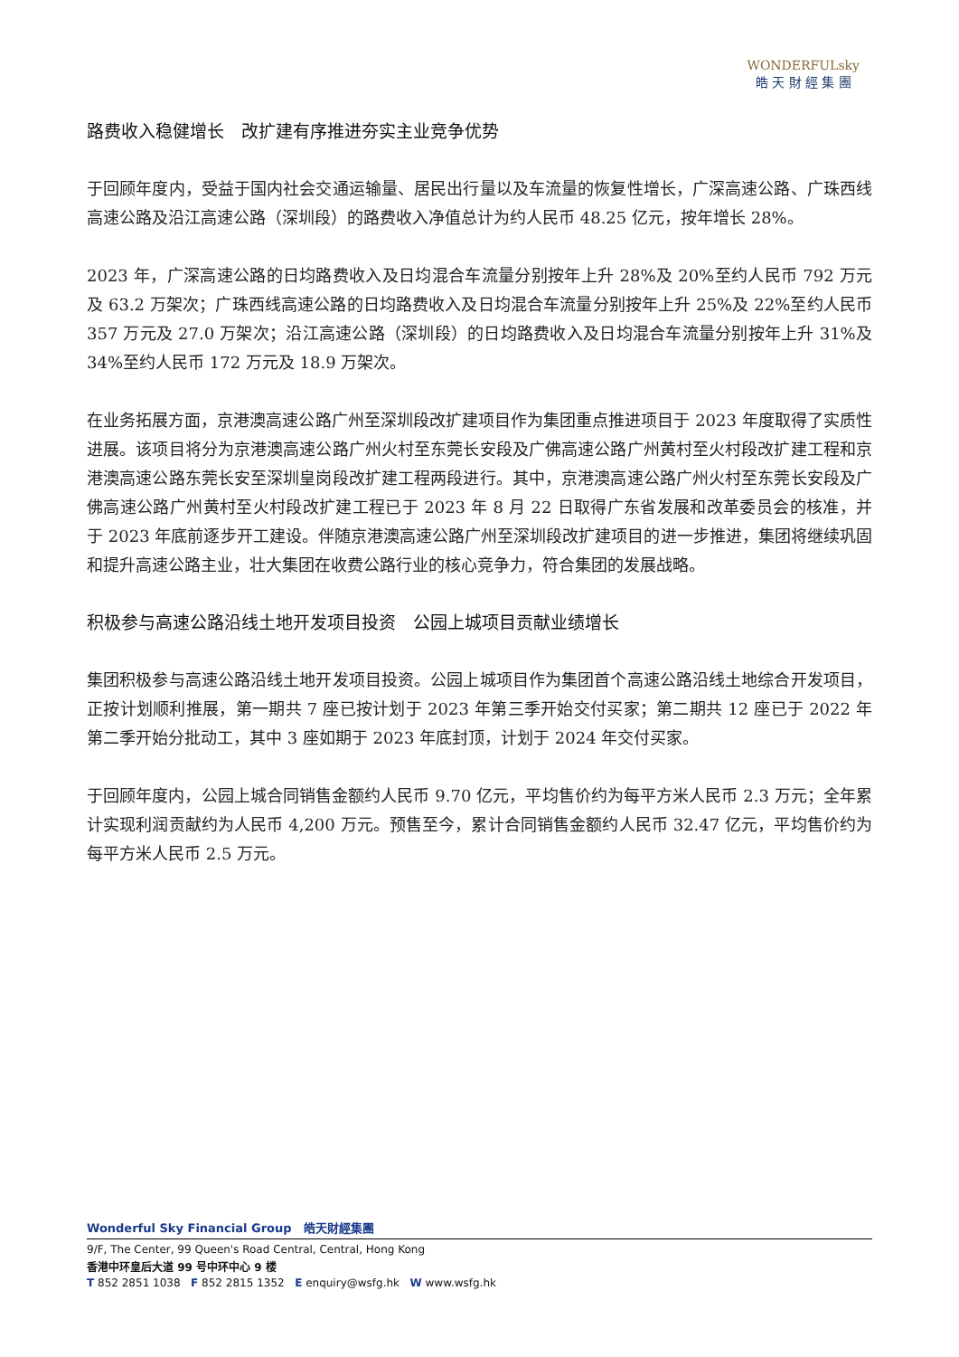WONDERFULsky
皓 天 財 經 集 團
路费收入稳健增长　改扩建有序推进夯实主业竞争优势
于回顾年度内，受益于国内社会交通运输量、居民出行量以及车流量的恢复性增长，广深高速公路、广珠西线高速公路及沿江高速公路（深圳段）的路费收入净值总计为约人民币 48.25 亿元，按年增长 28%。
2023 年，广深高速公路的日均路费收入及日均混合车流量分别按年上升 28%及 20%至约人民币 792 万元及 63.2 万架次；广珠西线高速公路的日均路费收入及日均混合车流量分别按年上升 25%及 22%至约人民币 357 万元及 27.0 万架次；沿江高速公路（深圳段）的日均路费收入及日均混合车流量分别按年上升 31%及 34%至约人民币 172 万元及 18.9 万架次。
在业务拓展方面，京港澳高速公路广州至深圳段改扩建项目作为集团重点推进项目于 2023 年度取得了实质性进展。该项目将分为京港澳高速公路广州火村至东莞长安段及广佛高速公路广州黄村至火村段改扩建工程和京港澳高速公路东莞长安至深圳皇岗段改扩建工程两段进行。其中，京港澳高速公路广州火村至东莞长安段及广佛高速公路广州黄村至火村段改扩建工程已于 2023 年 8 月 22 日取得广东省发展和改革委员会的核准，并于 2023 年底前逐步开工建设。伴随京港澳高速公路广州至深圳段改扩建项目的进一步推进，集团将继续巩固和提升高速公路主业，壮大集团在收费公路行业的核心竞争力，符合集团的发展战略。
积极参与高速公路沿线土地开发项目投资　公园上城项目贡献业绩增长
集团积极参与高速公路沿线土地开发项目投资。公园上城项目作为集团首个高速公路沿线土地综合开发项目，正按计划顺利推展，第一期共 7 座已按计划于 2023 年第三季开始交付买家；第二期共 12 座已于 2022 年第二季开始分批动工，其中 3 座如期于 2023 年底封顶，计划于 2024 年交付买家。
于回顾年度内，公园上城合同销售金额约人民币 9.70 亿元，平均售价约为每平方米人民币 2.3 万元；全年累计实现利润贡献约为人民币 4,200 万元。预售至今，累计合同销售金额约人民币 32.47 亿元，平均售价约为每平方米人民币 2.5 万元。
Wonderful Sky Financial Group　皓天財經集團
9/F, The Center, 99 Queen's Road Central, Central, Hong Kong
香港中环皇后大道 99 号中环中心 9 楼
T 852 2851 1038 F 852 2815 1352 E enquiry@wsfg.hk W www.wsfg.hk